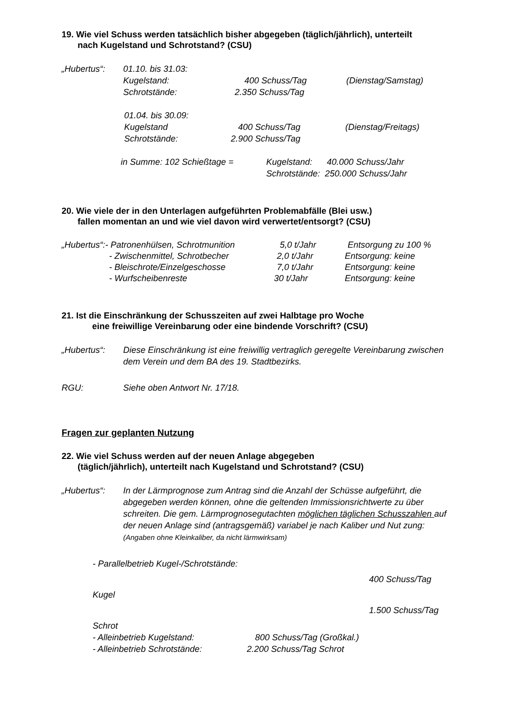19. Wie viel Schuss werden tatsächlich bisher abgegeben (täglich/jährlich), unterteilt
nach Kugelstand und Schrotstand? (CSU)
„Hubertus“: 01.10. bis 31.03:
Kugelstand: 400 Schuss/Tag (Dienstag/Samstag)
Schrotstände: 2.350 Schuss/Tag
01.04. bis 30.09:
Kugelstand 400 Schuss/Tag (Dienstag/Freitags)
Schrotstände: 2.900 Schuss/Tag
in Summe: 102 Schießtage = Kugelstand: 40.000 Schuss/Jahr
Schrotstände: 250.000 Schuss/Jahr
20. Wie viele der in den Unterlagen aufgeführten Problemabfälle (Blei usw.)
fallen momentan an und wie viel davon wird verwertet/entsorgt? (CSU)
„Hubertus“:- Patronenhülsen, Schrotmunition 5,0 t/Jahr Entsorgung zu 100 %
- Zwischenmittel, Schrotbecher 2,0 t/Jahr Entsorgung: keine
- Bleischrote/Einzelgeschosse 7,0 t/Jahr Entsorgung: keine
- Wurfscheibenreste 30 t/Jahr Entsorgung: keine
21. Ist die Einschränkung der Schusszeiten auf zwei Halbtage pro Woche
eine freiwillige Vereinbarung oder eine bindende Vorschrift? (CSU)
„Hubertus“: Diese Einschränkung ist eine freiwillig vertraglich geregelte Vereinbarung zwischen dem Verein und dem BA des 19. Stadtbezirks.
RGU: Siehe oben Antwort Nr. 17/18.
Fragen zur geplanten Nutzung
22. Wie viel Schuss werden auf der neuen Anlage abgegeben
(täglich/jährlich), unterteilt nach Kugelstand und Schrotstand? (CSU)
„Hubertus“: In der Lärmprognose zum Antrag sind die Anzahl der Schüsse aufgeführt, die abgegeben werden können, ohne die geltenden Immissionsrichtwerte zu über schreiten. Die gem. Lärmprognosegutachten möglichen täglichen Schusszahlen auf der neuen Anlage sind (antragsgemäß) variabel je nach Kaliber und Nut zung: (Angaben ohne Kleinkaliber, da nicht lärmwirksam)
- Parallelbetrieb Kugel-/Schrotstände:
400 Schuss/Tag
Kugel
1.500 Schuss/Tag
Schrot
- Alleinbetrieb Kugelstand: 800 Schuss/Tag (Großkal.)
- Alleinbetrieb Schrotstände: 2.200 Schuss/Tag Schrot